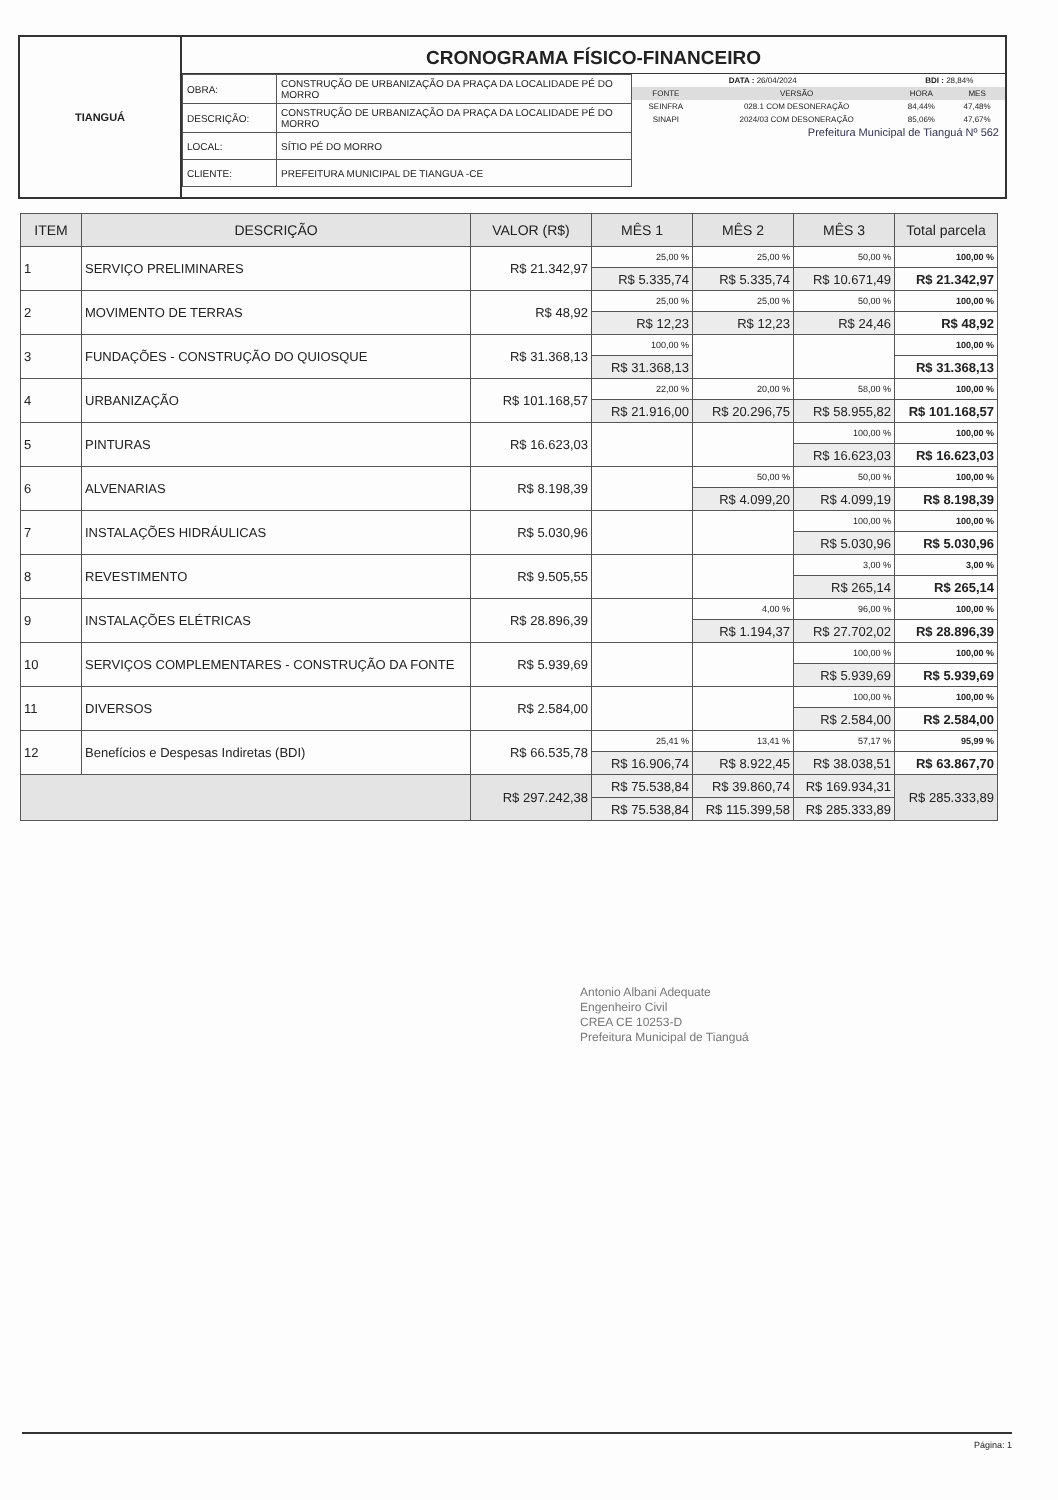TIANGUÁ
CRONOGRAMA FÍSICO-FINANCEIRO
| OBRA: | CONSTRUÇÃO DE URBANIZAÇÃO DA PRAÇA DA LOCALIDADE PÉ DO MORRO |
| DESCRIÇÃO: | CONSTRUÇÃO DE URBANIZAÇÃO DA PRAÇA DA LOCALIDADE PÉ DO MORRO |
| LOCAL: | SÍTIO PÉ DO MORRO |
| CLIENTE: | PREFEITURA MUNICIPAL DE TIANGUA -CE |
| DATA : 26/04/2024 | | BDI : 28,84% | |
| FONTE | VERSÃO | HORA | MES |
| SEINFRA | 028.1 COM DESONERAÇÃO | 84,44% | 47,48% |
| SINAPI | 2024/03 COM DESONERAÇÃO | 85,06% | 47,67% |
Prefeitura Municipal de Tianguá Nº 562
| ITEM | DESCRIÇÃO | VALOR (R$) | MÊS 1 | MÊS 2 | MÊS 3 | Total parcela |
| --- | --- | --- | --- | --- | --- | --- |
| 1 | SERVIÇO PRELIMINARES | R$ 21.342,97 | 25,00 % | 25,00 % | 50,00 % | 100,00 % |
| | | | R$ 5.335,74 | R$ 5.335,74 | R$ 10.671,49 | R$ 21.342,97 |
| 2 | MOVIMENTO DE TERRAS | R$ 48,92 | 25,00 % | 25,00 % | 50,00 % | 100,00 % |
| | | | R$ 12,23 | R$ 12,23 | R$ 24,46 | R$ 48,92 |
| 3 | FUNDAÇÕES - CONSTRUÇÃO DO QUIOSQUE | R$ 31.368,13 | 100,00 % | | | 100,00 % |
| | | | R$ 31.368,13 | | | R$ 31.368,13 |
| 4 | URBANIZAÇÃO | R$ 101.168,57 | 22,00 % | 20,00 % | 58,00 % | 100,00 % |
| | | | R$ 21.916,00 | R$ 20.296,75 | R$ 58.955,82 | R$ 101.168,57 |
| 5 | PINTURAS | R$ 16.623,03 | | | 100,00 % | 100,00 % |
| | | | | | R$ 16.623,03 | R$ 16.623,03 |
| 6 | ALVENARIAS | R$ 8.198,39 | | 50,00 % | 50,00 % | 100,00 % |
| | | | | R$ 4.099,20 | R$ 4.099,19 | R$ 8.198,39 |
| 7 | INSTALAÇÕES HIDRÁULICAS | R$ 5.030,96 | | | 100,00 % | 100,00 % |
| | | | | | R$ 5.030,96 | R$ 5.030,96 |
| 8 | REVESTIMENTO | R$ 9.505,55 | | | 3,00 % | 3,00 % |
| | | | | | R$ 265,14 | R$ 265,14 |
| 9 | INSTALAÇÕES ELÉTRICAS | R$ 28.896,39 | | 4,00 % | 96,00 % | 100,00 % |
| | | | | R$ 1.194,37 | R$ 27.702,02 | R$ 28.896,39 |
| 10 | SERVIÇOS COMPLEMENTARES - CONSTRUÇÃO DA FONTE | R$ 5.939,69 | | | 100,00 % | 100,00 % |
| | | | | | R$ 5.939,69 | R$ 5.939,69 |
| 11 | DIVERSOS | R$ 2.584,00 | | | 100,00 % | 100,00 % |
| | | | | | R$ 2.584,00 | R$ 2.584,00 |
| 12 | Benefícios e Despesas Indiretas (BDI) | R$ 66.535,78 | 25,41 % | 13,41 % | 57,17 % | 95,99 % |
| | | | R$ 16.906,74 | R$ 8.922,45 | R$ 38.038,51 | R$ 63.867,70 |
| | | R$ 297.242,38 | R$ 75.538,84 | R$ 39.860,74 | R$ 169.934,31 | R$ 285.333,89 |
| | | | R$ 75.538,84 | R$ 115.399,58 | R$ 285.333,89 | |
Antonio Albani Adequate
Engenheiro Civil
CREA CE 10253-D
Prefeitura Municipal de Tianguá
Página: 1